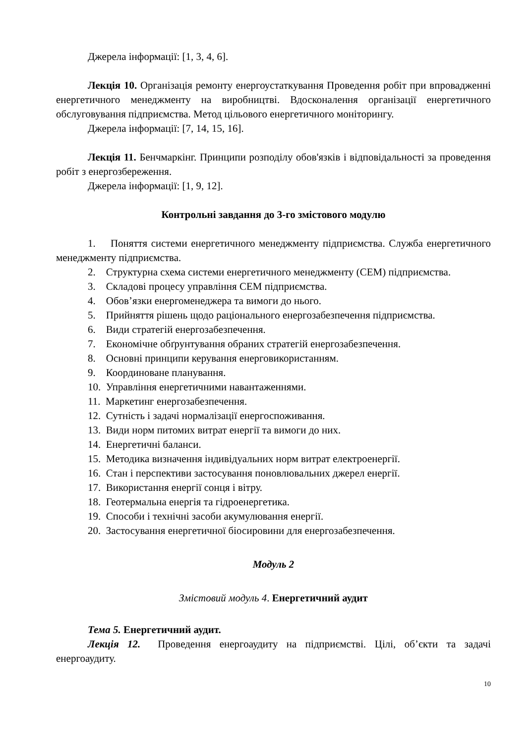Джерела інформації: [1, 3, 4, 6].
Лекція 10. Організація ремонту енергоустаткування Проведення робіт при впровадженні енергетичного менеджменту на виробництві. Вдосконалення організації енергетичного обслуговування підприємства. Метод цільового енергетичного моніторингу.
Джерела інформації: [7, 14, 15, 16].
Лекція 11. Бенчмаркінг. Принципи розподілу обов'язків і відповідальності за проведення робіт з енергозбереження.
Джерела інформації: [1, 9, 12].
Контрольні завдання до 3-го змістового модулю
1. Поняття системи енергетичного менеджменту підприємства. Служба енергетичного менеджменту підприємства.
2. Структурна схема системи енергетичного менеджменту (СЕМ) підприємства.
3. Складові процесу управління СЕМ підприємства.
4. Обов’язки енергоменеджера та вимоги до нього.
5. Прийняття рішень щодо раціонального енергозабезпечення підприємства.
6. Види стратегій енергозабезпечення.
7. Економічне обґрунтування обраних стратегій енергозабезпечення.
8. Основні принципи керування енерговикористанням.
9. Координоване планування.
10. Управління енергетичними навантаженнями.
11. Маркетинг енергозабезпечення.
12. Сутність і задачі нормалізації енергоспоживання.
13. Види норм питомих витрат енергії та вимоги до них.
14. Енергетичні баланси.
15. Методика визначення індивідуальних норм витрат електроенергії.
16. Стан і перспективи застосування поновлювальних джерел енергії.
17. Використання енергії сонця і вітру.
18. Геотермальна енергія та гідроенергетика.
19. Способи і технічні засоби акумулювання енергії.
20. Застосування енергетичної біосировини для енергозабезпечення.
Модуль 2
Змістовий модуль 4. Енергетичний аудит
Тема 5. Енергетичний аудит.
Лекція 12. Проведення енергоаудиту на підприємстві. Цілі, об’єкти та задачі енергоаудиту.
10